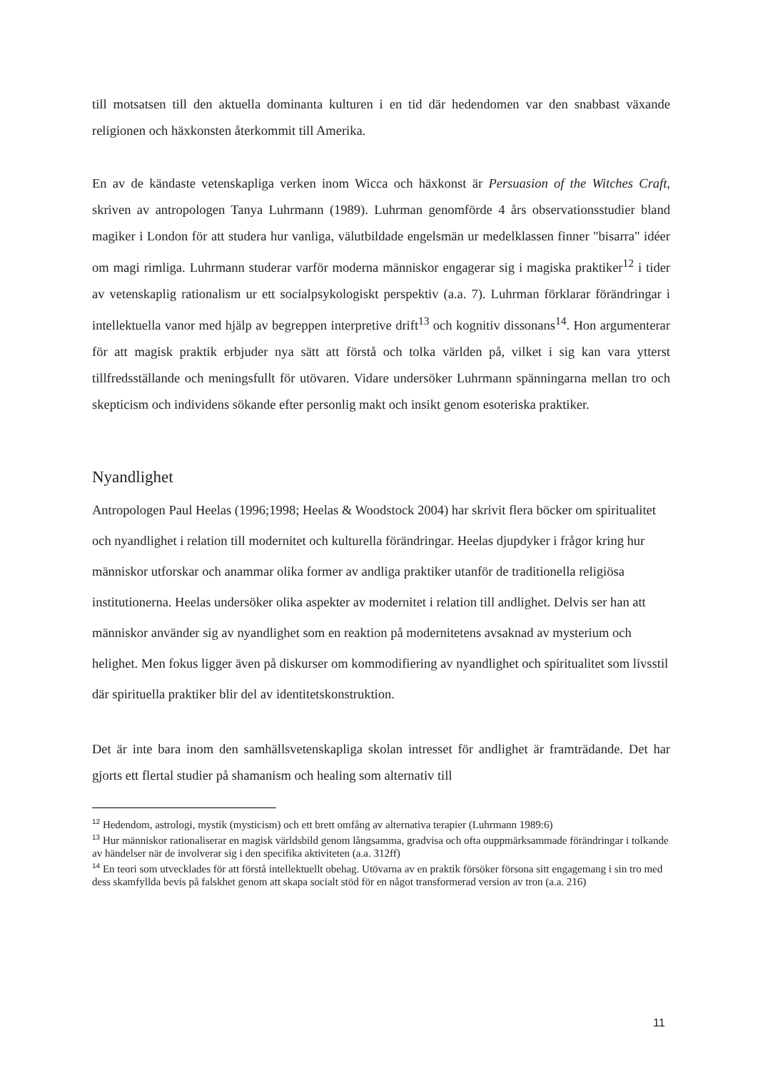till motsatsen till den aktuella dominanta kulturen i en tid där hedendomen var den snabbast växande religionen och häxkonsten återkommit till Amerika.
En av de kändaste vetenskapliga verken inom Wicca och häxkonst är Persuasion of the Witches Craft, skriven av antropologen Tanya Luhrmann (1989). Luhrman genomförde 4 års observationsstudier bland magiker i London för att studera hur vanliga, välutbildade engelsmän ur medelklassen finner "bisarra" idéer om magi rimliga. Luhrmann studerar varför moderna människor engagerar sig i magiska praktiker<sup>12</sup> i tider av vetenskaplig rationalism ur ett socialpsykologiskt perspektiv (a.a. 7). Luhrman förklarar förändringar i intellektuella vanor med hjälp av begreppen interpretive drift<sup>13</sup> och kognitiv dissonans<sup>14</sup>. Hon argumenterar för att magisk praktik erbjuder nya sätt att förstå och tolka världen på, vilket i sig kan vara ytterst tillfredsställande och meningsfullt för utövaren. Vidare undersöker Luhrmann spänningarna mellan tro och skepticism och individens sökande efter personlig makt och insikt genom esoteriska praktiker.
Nyandlighet
Antropologen Paul Heelas (1996;1998; Heelas & Woodstock 2004) har skrivit flera böcker om spiritualitet och nyandlighet i relation till modernitet och kulturella förändringar. Heelas djupdyker i frågor kring hur människor utforskar och anammar olika former av andliga praktiker utanför de traditionella religiösa institutionerna. Heelas undersöker olika aspekter av modernitet i relation till andlighet. Delvis ser han att människor använder sig av nyandlighet som en reaktion på modernitetens avsaknad av mysterium och helighet. Men fokus ligger även på diskurser om kommodifiering av nyandlighet och spiritualitet som livsstil där spirituella praktiker blir del av identitetskonstruktion.
Det är inte bara inom den samhällsvetenskapliga skolan intresset för andlighet är framträdande. Det har gjorts ett flertal studier på shamanism och healing som alternativ till
<sup>12</sup> Hedendom, astrologi, mystik (mysticism) och ett brett omfång av alternativa terapier (Luhrmann 1989:6)
<sup>13</sup> Hur människor rationaliserar en magisk världsbild genom långsamma, gradvisa och ofta ouppmärksammade förändringar i tolkande av händelser när de involverar sig i den specifika aktiviteten (a.a. 312ff)
<sup>14</sup> En teori som utvecklades för att förstå intellektuellt obehag. Utövarna av en praktik försöker försona sitt engagemang i sin tro med dess skamfyllda bevis på falskhet genom att skapa socialt stöd för en något transformerad version av tron (a.a. 216)
11